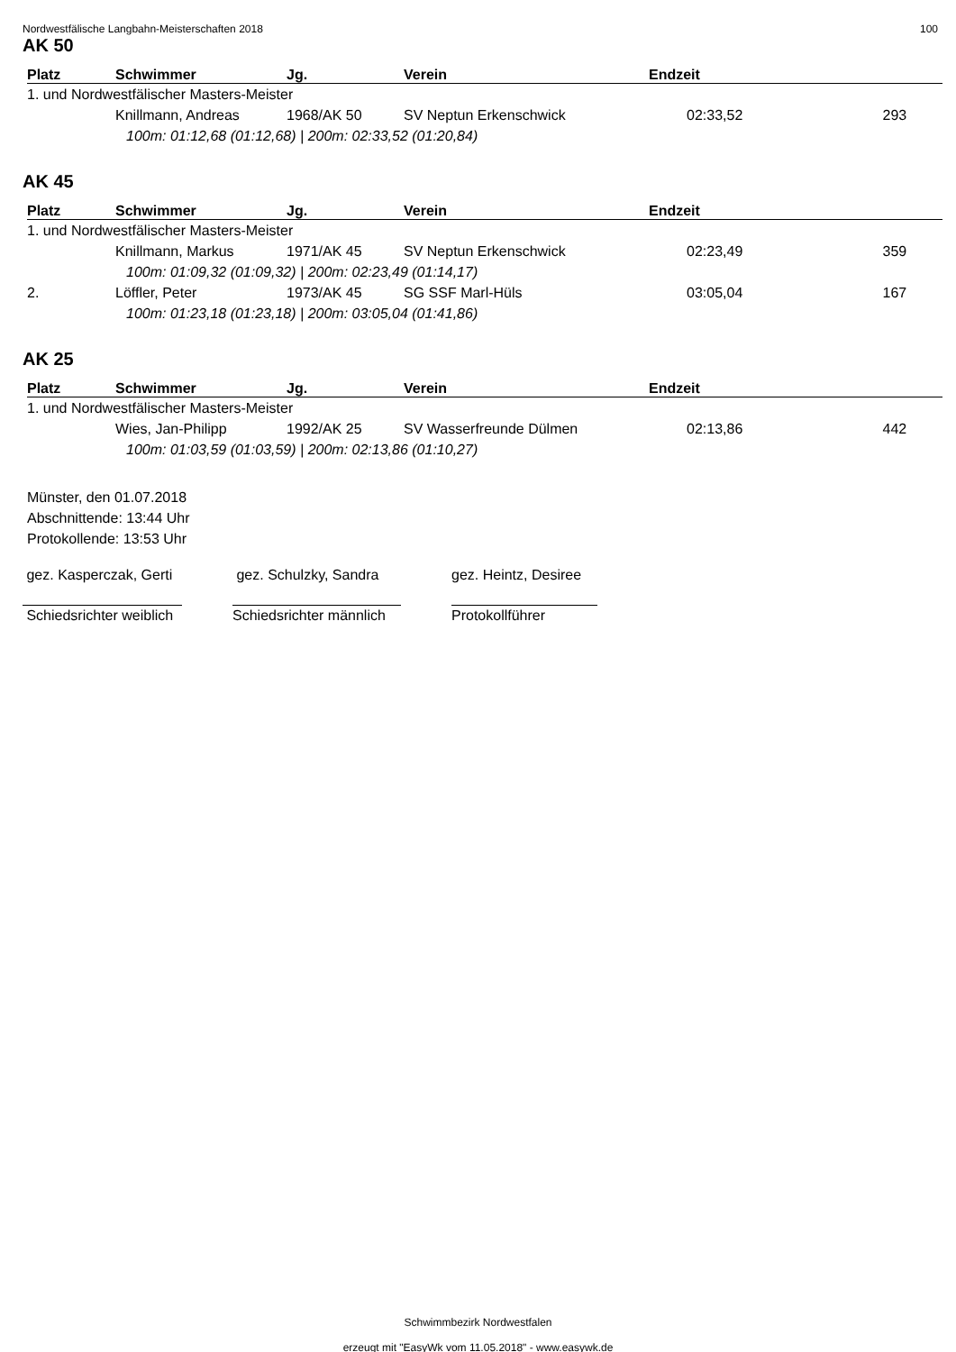Nordwestfälische Langbahn-Meisterschaften 2018 100
AK 50
| Platz | Schwimmer | Jg. | Verein | Endzeit | |
| --- | --- | --- | --- | --- | --- |
| 1. und Nordwestfälischer Masters-Meister | | | | | |
| | Knillmann, Andreas | 1968/AK 50 | SV Neptun Erkenschwick | 02:33,52 | 293 |
| 100m: 01:12,68 (01:12,68) / 200m: 02:33,52 (01:20,84) | | | | | |
AK 45
| Platz | Schwimmer | Jg. | Verein | Endzeit | |
| --- | --- | --- | --- | --- | --- |
| 1. und Nordwestfälischer Masters-Meister | | | | | |
| | Knillmann, Markus | 1971/AK 45 | SV Neptun Erkenschwick | 02:23,49 | 359 |
| 100m: 01:09,32 (01:09,32) / 200m: 02:23,49 (01:14,17) | | | | | |
| 2. | Löffler, Peter | 1973/AK 45 | SG SSF Marl-Hüls | 03:05,04 | 167 |
| 100m: 01:23,18 (01:23,18) / 200m: 03:05,04 (01:41,86) | | | | | |
AK 25
| Platz | Schwimmer | Jg. | Verein | Endzeit | |
| --- | --- | --- | --- | --- | --- |
| 1. und Nordwestfälischer Masters-Meister | | | | | |
| | Wies, Jan-Philipp | 1992/AK 25 | SV Wasserfreunde Dülmen | 02:13,86 | 442 |
| 100m: 01:03,59 (01:03,59) / 200m: 02:13,86 (01:10,27) | | | | | |
Münster, den 01.07.2018
Abschnittende: 13:44 Uhr
Protokollende: 13:53 Uhr
gez. Kasperczak, Gerti
Schiedsrichter weiblich
gez. Schulzky, Sandra
Schiedsrichter männlich
gez. Heintz, Desiree
Protokollführer
Schwimmbezirk Nordwestfalen
erzeugt mit "EasyWk vom 11.05.2018" - www.easywk.de